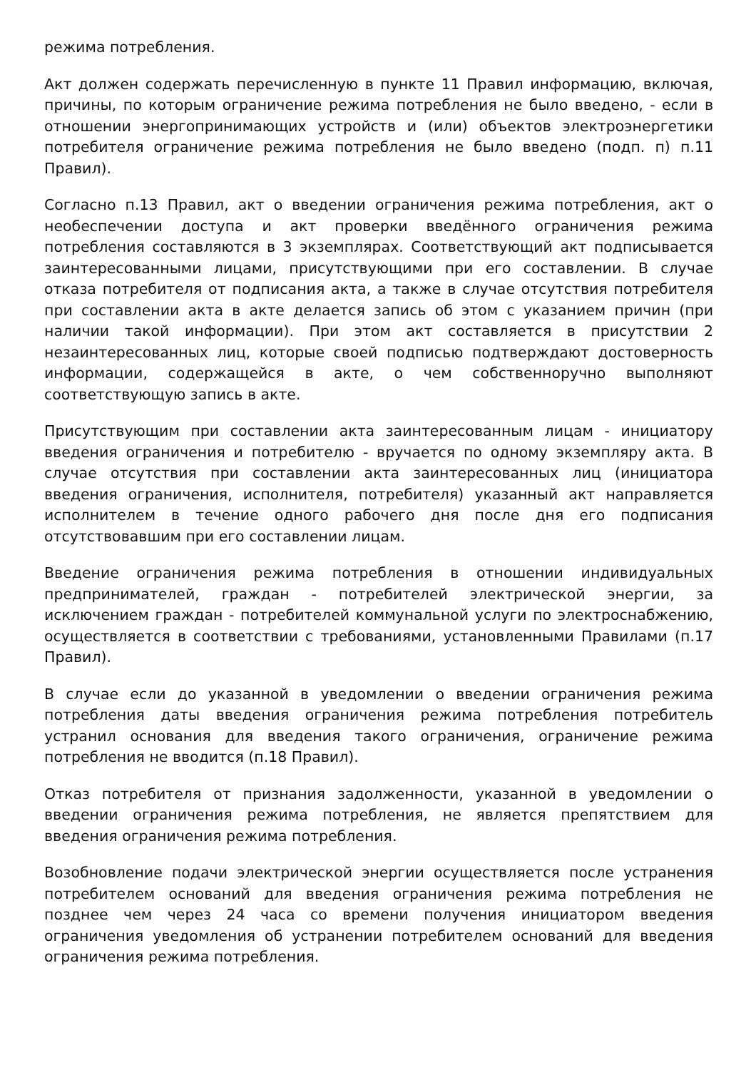режима потребления.
Акт должен содержать перечисленную в пункте 11 Правил информацию, включая, причины, по которым ограничение режима потребления не было введено, - если в отношении энергопринимающих устройств и (или) объектов электроэнергетики потребителя ограничение режима потребления не было введено (подп. п) п.11 Правил).
Согласно п.13 Правил, акт о введении ограничения режима потребления, акт о необеспечении доступа и акт проверки введённого ограничения режима потребления составляются в 3 экземплярах. Соответствующий акт подписывается заинтересованными лицами, присутствующими при его составлении. В случае отказа потребителя от подписания акта, а также в случае отсутствия потребителя при составлении акта в акте делается запись об этом с указанием причин (при наличии такой информации). При этом акт составляется в присутствии 2 незаинтересованных лиц, которые своей подписью подтверждают достоверность информации, содержащейся в акте, о чем собственноручно выполняют соответствующую запись в акте.
Присутствующим при составлении акта заинтересованным лицам - инициатору введения ограничения и потребителю - вручается по одному экземпляру акта. В случае отсутствия при составлении акта заинтересованных лиц (инициатора введения ограничения, исполнителя, потребителя) указанный акт направляется исполнителем в течение одного рабочего дня после дня его подписания отсутствовавшим при его составлении лицам.
Введение ограничения режима потребления в отношении индивидуальных предпринимателей, граждан - потребителей электрической энергии, за исключением граждан - потребителей коммунальной услуги по электроснабжению, осуществляется в соответствии с требованиями, установленными Правилами (п.17 Правил).
В случае если до указанной в уведомлении о введении ограничения режима потребления даты введения ограничения режима потребления потребитель устранил основания для введения такого ограничения, ограничение режима потребления не вводится (п.18 Правил).
Отказ потребителя от признания задолженности, указанной в уведомлении о введении ограничения режима потребления, не является препятствием для введения ограничения режима потребления.
Возобновление подачи электрической энергии осуществляется после устранения потребителем оснований для введения ограничения режима потребления не позднее чем через 24 часа со времени получения инициатором введения ограничения уведомления об устранении потребителем оснований для введения ограничения режима потребления.